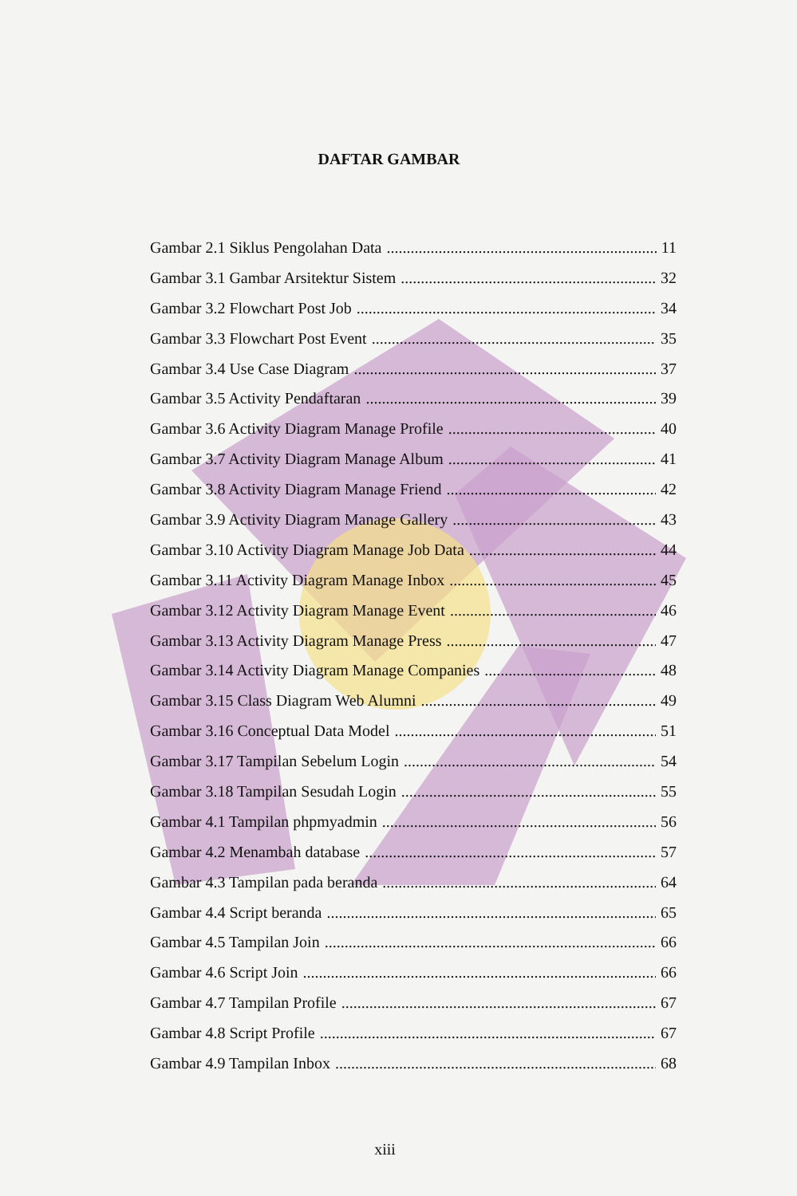DAFTAR GAMBAR
Gambar 2.1 Siklus Pengolahan Data 11
Gambar 3.1 Gambar Arsitektur Sistem 32
Gambar 3.2 Flowchart Post Job 34
Gambar 3.3 Flowchart Post Event 35
Gambar 3.4 Use Case Diagram 37
Gambar 3.5 Activity Pendaftaran 39
Gambar 3.6 Activity Diagram Manage Profile 40
Gambar 3.7 Activity Diagram Manage Album 41
Gambar 3.8 Activity Diagram Manage Friend 42
Gambar 3.9 Activity Diagram Manage Gallery 43
Gambar 3.10 Activity Diagram Manage Job Data 44
Gambar 3.11 Activity Diagram Manage Inbox 45
Gambar 3.12 Activity Diagram Manage Event 46
Gambar 3.13 Activity Diagram Manage Press 47
Gambar 3.14 Activity Diagram Manage Companies 48
Gambar 3.15 Class Diagram Web Alumni 49
Gambar 3.16 Conceptual Data Model 51
Gambar 3.17 Tampilan Sebelum Login 54
Gambar 3.18 Tampilan Sesudah Login 55
Gambar 4.1 Tampilan phpmyadmin 56
Gambar 4.2 Menambah database 57
Gambar 4.3 Tampilan pada beranda 64
Gambar 4.4 Script beranda 65
Gambar 4.5 Tampilan Join 66
Gambar 4.6 Script Join 66
Gambar 4.7 Tampilan Profile 67
Gambar 4.8 Script Profile 67
Gambar 4.9 Tampilan Inbox 68
xiii